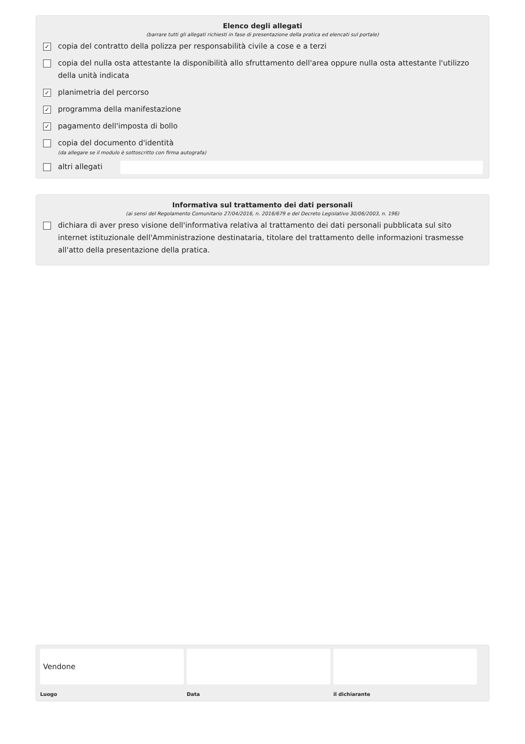Elenco degli allegati
(barrare tutti gli allegati richiesti in fase di presentazione della pratica ed elencati sul portale)
✓
copia del contratto della polizza per responsabilità civile a cose e a terzi
copia del nulla osta attestante la disponibilità allo sfruttamento dell'area oppure nulla osta attestante l'utilizzo della unità indicata
✓
planimetria del percorso
✓
programma della manifestazione
✓
pagamento dell'imposta di bollo
copia del documento d'identità
(da allegare se il modulo è sottoscritto con firma autografa)
altri allegati
Informativa sul trattamento dei dati personali
(ai sensi del Regolamento Comunitario 27/04/2016, n. 2016/679 e del Decreto Legislativo 30/06/2003, n. 196)
dichiara di aver preso visione dell'informativa relativa al trattamento dei dati personali pubblicata sul sito internet istituzionale dell'Amministrazione destinataria, titolare del trattamento delle informazioni trasmesse all'atto della presentazione della pratica.
Vendone
Luogo
Data il dichiarante